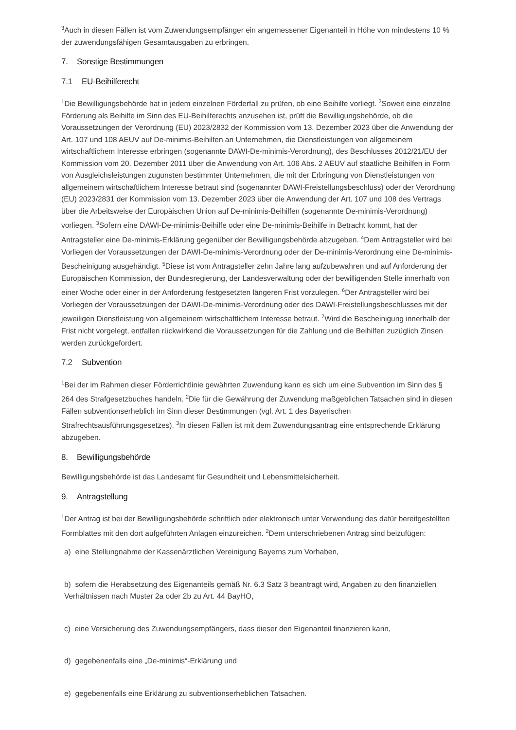<sup>3</sup> Auch in diesen Fällen ist vom Zuwendungsempfänger ein angemessener Eigenanteil in Höhe von mindestens 10 % der zuwendungsfähigen Gesamtausgaben zu erbringen.
7. Sonstige Bestimmungen
7.1 EU-Beihilferecht
<sup>1</sup> Die Bewilligungsbehörde hat in jedem einzelnen Förderfall zu prüfen, ob eine Beihilfe vorliegt. <sup>2</sup>Soweit eine einzelne Förderung als Beihilfe im Sinn des EU-Beihilferechts anzusehen ist, prüft die Bewilligungsbehörde, ob die Voraussetzungen der Verordnung (EU) 2023/2832 der Kommission vom 13. Dezember 2023 über die Anwendung der Art. 107 und 108 AEUV auf De-minimis-Beihilfen an Unternehmen, die Dienstleistungen von allgemeinem wirtschaftlichem Interesse erbringen (sogenannte DAWI-De-minimis-Verordnung), des Beschlusses 2012/21/EU der Kommission vom 20. Dezember 2011 über die Anwendung von Art. 106 Abs. 2 AEUV auf staatliche Beihilfen in Form von Ausgleichsleistungen zugunsten bestimmter Unternehmen, die mit der Erbringung von Dienstleistungen von allgemeinem wirtschaftlichem Interesse betraut sind (sogenannter DAWI-Freistellungsbeschluss) oder der Verordnung (EU) 2023/2831 der Kommission vom 13. Dezember 2023 über die Anwendung der Art. 107 und 108 des Vertrags über die Arbeitsweise der Europäischen Union auf De-minimis-Beihilfen (sogenannte De-minimis-Verordnung) vorliegen. <sup>3</sup>Sofern eine DAWI-De-minimis-Beihilfe oder eine De-minimis-Beihilfe in Betracht kommt, hat der Antragsteller eine De-minimis-Erklärung gegenüber der Bewilligungsbehörde abzugeben. <sup>4</sup>Dem Antragsteller wird bei Vorliegen der Voraussetzungen der DAWI-De-minimis-Verordnung oder der De-minimis-Verordnung eine De-minimis-Bescheinigung ausgehändigt. <sup>5</sup>Diese ist vom Antragsteller zehn Jahre lang aufzubewahren und auf Anforderung der Europäischen Kommission, der Bundesregierung, der Landesverwaltung oder der bewilligenden Stelle innerhalb von einer Woche oder einer in der Anforderung festgesetzten längeren Frist vorzulegen. <sup>6</sup>Der Antragsteller wird bei Vorliegen der Voraussetzungen der DAWI-De-minimis-Verordnung oder des DAWI-Freistellungsbeschlusses mit der jeweiligen Dienstleistung von allgemeinem wirtschaftlichem Interesse betraut. <sup>7</sup>Wird die Bescheinigung innerhalb der Frist nicht vorgelegt, entfallen rückwirkend die Voraussetzungen für die Zahlung und die Beihilfen zuzüglich Zinsen werden zurückgefordert.
7.2 Subvention
<sup>1</sup> Bei der im Rahmen dieser Förderrichtlinie gewährten Zuwendung kann es sich um eine Subvention im Sinn des § 264 des Strafgesetzbuches handeln. <sup>2</sup>Die für die Gewährung der Zuwendung maßgeblichen Tatsachen sind in diesen Fällen subventionserheblich im Sinn dieser Bestimmungen (vgl. Art. 1 des Bayerischen Strafrechtsausführungsgesetzes). <sup>3</sup>In diesen Fällen ist mit dem Zuwendungsantrag eine entsprechende Erklärung abzugeben.
8. Bewilligungsbehörde
Bewilligungsbehörde ist das Landesamt für Gesundheit und Lebensmittelsicherheit.
9. Antragstellung
<sup>1</sup> Der Antrag ist bei der Bewilligungsbehörde schriftlich oder elektronisch unter Verwendung des dafür bereitgestellten Formblattes mit den dort aufgeführten Anlagen einzureichen. <sup>2</sup>Dem unterschriebenen Antrag sind beizufügen:
a) eine Stellungnahme der Kassenärztlichen Vereinigung Bayerns zum Vorhaben,
b) sofern die Herabsetzung des Eigenanteils gemäß Nr. 6.3 Satz 3 beantragt wird, Angaben zu den finanziellen Verhältnissen nach Muster 2a oder 2b zu Art. 44 BayHO,
c) eine Versicherung des Zuwendungsempfängers, dass dieser den Eigenanteil finanzieren kann,
d) gegebenenfalls eine „De-minimis“-Erklärung und
e) gegebenenfalls eine Erklärung zu subventionserheblichen Tatsachen.